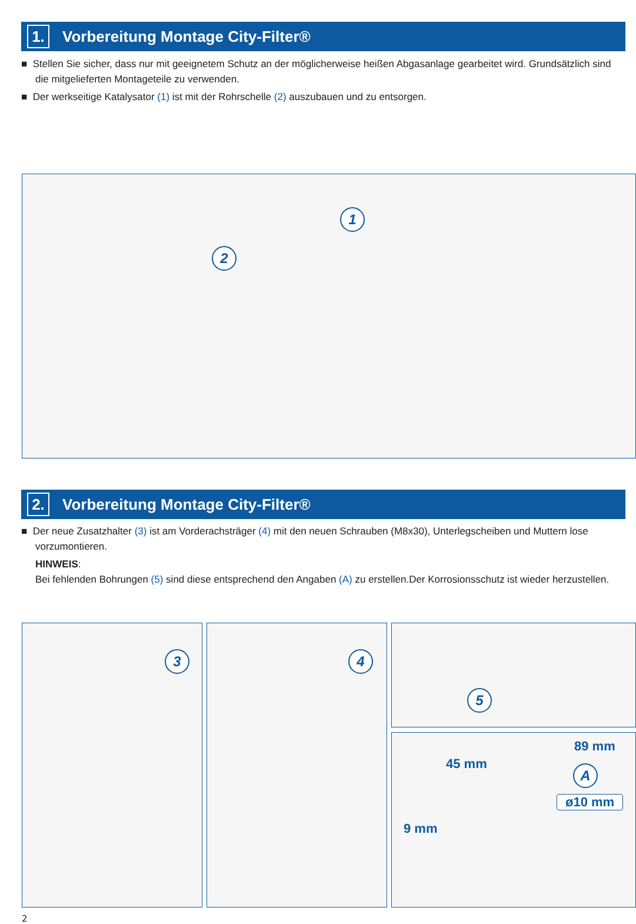1.
Vorbereitung Montage City-Filter®
■ Stellen Sie sicher, dass nur mit geeignetem Schutz an der möglicherweise heißen Abgasanlage gearbeitet wird. Grundsätzlich sind die mitgelieferten Montageteile zu verwenden.
■ Der werkseitige Katalysator (1) ist mit der Rohrschelle (2) auszubauen und zu entsorgen.
1
2
2.
Vorbereitung Montage City-Filter®
■ Der neue Zusatzhalter (3) ist am Vorderachsträger (4) mit den neuen Schrauben (M8x30), Unterlegscheiben und Muttern lose vorzumontieren.
HINWEIS:
Bei fehlenden Bohrungen (5) sind diese entsprechend den Angaben (A) zu erstellen.Der Korrosionsschutz ist wieder herzustellen.
3 4 5
89 mm
45 mm A
ø10 mm
9 mm
2